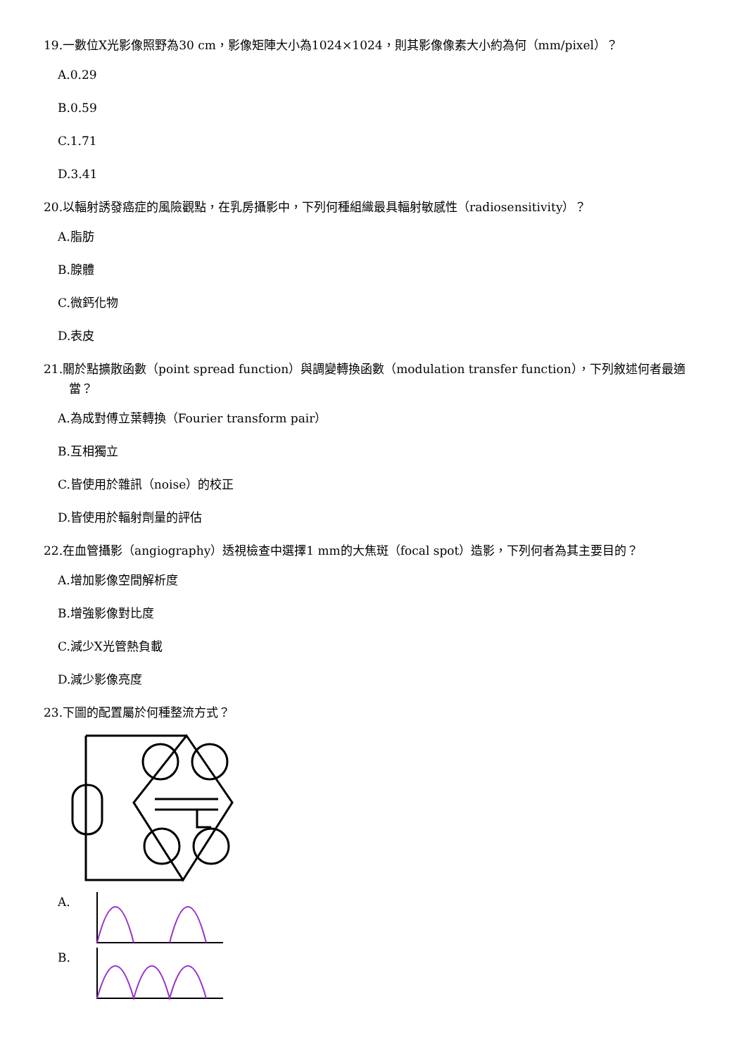19.一數位X光影像照野為30 cm，影像矩陣大小為1024×1024，則其影像像素大小約為何（mm/pixel）？
A.0.29
B.0.59
C.1.71
D.3.41
20.以輻射誘發癌症的風險觀點，在乳房攝影中，下列何種組織最具輻射敏感性（radiosensitivity）？
A.脂肪
B.腺體
C.微鈣化物
D.表皮
21.關於點擴散函數（point spread function）與調變轉換函數（modulation transfer function），下列敘述何者最適當？
A.為成對傅立葉轉換（Fourier transform pair）
B.互相獨立
C.皆使用於雜訊（noise）的校正
D.皆使用於輻射劑量的評估
22.在血管攝影（angiography）透視檢查中選擇1 mm的大焦斑（focal spot）造影，下列何者為其主要目的？
A.增加影像空間解析度
B.增強影像對比度
C.減少X光管熱負載
D.減少影像亮度
23.下圖的配置屬於何種整流方式？
A.
B.